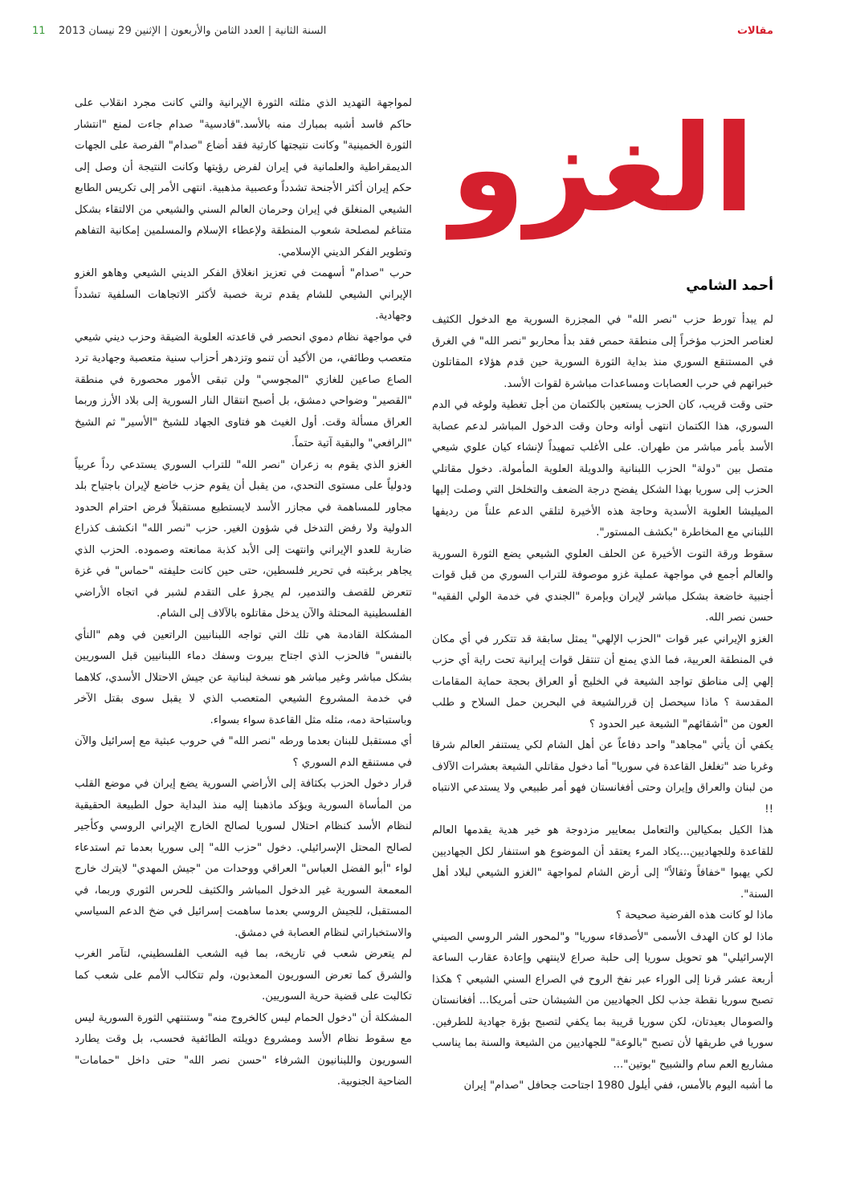مقالات السنة الثانية | العدد الثامن والأربعون | الإثنين 29 نيسان 2013 11
الغزو
أحمد الشامي
لم يبدأ تورط حزب "نصر الله" في المجزرة السورية مع الدخول الكثيف لعناصر الحزب مؤخراً إلى منطقة حمص فقد بدأ محاربو "نصر الله" في الغرق في المستنقع السوري منذ بداية الثورة السورية حين قدم هؤلاء المقاتلون خبراتهم في حرب العصابات ومساعدات مباشرة لقوات الأسد.
حتى وقت قريب، كان الحزب يستعين بالكتمان من أجل تغطية ولوغه في الدم السوري، هذا الكتمان انتهى أوانه وحان وقت الدخول المباشر لدعم عصابة الأسد بأمر مباشر من طهران. على الأغلب تمهيداً لإنشاء كيان علوي شيعي متصل بين "دولة" الحزب اللبنانية والدويلة العلوية المأمولة. دخول مقاتلي الحزب إلى سوريا بهذا الشكل يفضح درجة الضعف والتخلخل التي وصلت إليها الميليشا العلوية الأسدية وحاجة هذه الأخيرة لتلقي الدعم علناً من رديفها اللبناني مع المخاطرة "بكشف المستور".
سقوط ورقة التوت الأخيرة عن الحلف العلوي الشيعي يضع الثورة السورية والعالم أجمع في مواجهة عملية غزو موصوفة للتراب السوري من قبل قوات أجنبية خاضعة بشكل مباشر لإيران وبإمرة "الجندي في خدمة الولي الفقيه" حسن نصر الله.
الغزو الإيراني عبر قوات "الحزب الإلهي" يمثل سابقة قد تتكرر في أي مكان في المنطقة العربية، فما الذي يمنع أن تنتقل قوات إيرانية تحت راية أي حزب إلهي إلى مناطق تواجد الشيعة في الخليج أو العراق بحجة حماية المقامات المقدسة ؟ ماذا سيحصل إن قررالشيعة في البحرين حمل السلاح و طلب العون من "أشقائهم" الشيعة عبر الحدود ؟
يكفي أن يأتي "مجاهد" واحد دفاعاً عن أهل الشام لكي يستنفر العالم شرقا وغربا ضد "تغلغل القاعدة في سوريا" أما دخول مقاتلي الشيعة بعشرات الآلاف من لبنان والعراق وإيران وحتى أفغانستان فهو أمر طبيعي ولا يستدعي الانتباه !!
هذا الكيل بمكيالين والتعامل بمعايير مزدوجة هو خير هدية يقدمها العالم للقاعدة وللجهاديين...يكاد المرء يعتقد أن الموضوع هو استنفار لكل الجهاديين لكي يهبوا "خفافاً وثقالاً" إلى أرض الشام لمواجهة "الغزو الشيعي لبلاد أهل السنة".
ماذا لو كانت هذه الفرضية صحيحة ؟
ماذا لو كان الهدف الأسمى "لأصدقاء سوريا" و"لمحور الشر الروسي الصيني الإسرائيلي" هو تحويل سوريا إلى حلبة صراع لاينتهي وإعادة عقارب الساعة أربعة عشر قرنا إلى الوراء عبر نفخ الروح في الصراع السني الشيعي ؟ هكذا تصبح سوريا نقطة جذب لكل الجهاديين من الشيشان حتى أمريكا... أفغانستان والصومال بعيدتان، لكن سوريا قريبة بما يكفي لتصبح بؤرة جهادية للطرفين. سوريا في طريقها لأن تصبح "بالوعة" للجهاديين من الشيعة والسنة بما يناسب مشاريع العم سام والشبيح "بوتين"...
ما أشبه اليوم بالأمس، ففي أيلول 1980 اجتاحت جحافل "صدام" إيران
لمواجهة التهديد الذي مثلته الثورة الإيرانية والتي كانت مجرد انقلاب على حاكم فاسد أشبه بمبارك منه بالأسد."قادسية" صدام جاءت لمنع "انتشار الثورة الخمينية" وكانت نتيجتها كارثية فقد أضاع "صدام" الفرصة على الجهات الديمقراطية والعلمانية في إيران لفرض رؤيتها وكانت النتيجة أن وصل إلى حكم إيران أكثر الأجنحة تشدداً وعصبية مذهبية. انتهى الأمر إلى تكريس الطابع الشيعي المنغلق في إيران وحرمان العالم السني والشيعي من الالتقاء بشكل متناغم لمصلحة شعوب المنطقة ولإعطاء الإسلام والمسلمين إمكانية التفاهم وتطوير الفكر الديني الإسلامي.
حرب "صدام" أسهمت في تعزيز انغلاق الفكر الديني الشيعي وهاهو الغزو الإيراني الشيعي للشام يقدم تربة خصبة لأكثر الاتجاهات السلفية تشدداً وجهادية.
في مواجهة نظام دموي انحصر في قاعدته العلوية الضيقة وحزب ديني شيعي متعصب وطائفي، من الأكيد أن تنمو وتزدهر أحزاب سنية متعصبة وجهادية ترد الصاع صاعين للغازي "المجوسي" ولن تبقى الأمور محصورة في منطقة "القصير" وضواحي دمشق، بل أصبح انتقال النار السورية إلى بلاد الأرز وربما العراق مسألة وقت. أول الغيث هو فتاوى الجهاد للشيخ "الأسير" ثم الشيخ "الرافعي" والبقية آتية حتماً.
الغزو الذي يقوم به زعران "نصر الله" للتراب السوري يستدعي رداً عربياً ودولياً على مستوى التحدي، من يقبل أن يقوم حزب خاضع لإيران باجتياح بلد مجاور للمساهمة في مجازر الأسد لايستطيع مستقبلاً فرض احترام الحدود الدولية ولا رفض التدخل في شؤون الغير. حزب "نصر الله" انكشف كذراع ضاربة للعدو الإيراني وانتهت إلى الأبد كذبة ممانعته وصموده. الحزب الذي يجاهر برغبته في تحرير فلسطين، حتى حين كانت حليفته "حماس" في غزة تتعرض للقصف والتدمير، لم يجرؤ على التقدم لشبر في اتجاه الأراضي الفلسطينية المحتلة والآن يدخل مقاتلوه بالآلاف إلى الشام.
المشكلة القادمة هي تلك التي تواجه اللبنانيين الراتعين في وهم "النأي بالنفس" فالحزب الذي اجتاح بيروت وسفك دماء اللبنانيين قبل السوريين بشكل مباشر وغير مباشر هو نسخة لبنانية عن جيش الاحتلال الأسدي، كلاهما في خدمة المشروع الشيعي المتعصب الذي لا يقبل سوى بقتل الآخر وباستباحة دمه، مثله مثل القاعدة سواء بسواء.
أي مستقبل للبنان بعدما ورطه "نصر الله" في حروب عبثية مع إسرائيل والآن في مستنقع الدم السوري ؟
قرار دخول الحزب بكثافة إلى الأراضي السورية يضع إيران في موضع القلب من المأساة السورية ويؤكد ماذهبنا إليه منذ البداية حول الطبيعة الحقيقية لنظام الأسد كنظام احتلال لسوريا لصالح الخارج الإيراني الروسي وكأجير لصالح المحتل الإسرائيلي. دخول "حزب الله" إلى سوريا بعدما تم استدعاء لواء "أبو الفضل العباس" العراقي ووحدات من "جيش المهدي" لايترك خارج المعمعة السورية غير الدخول المباشر والكثيف للحرس الثوري وربما، في المستقبل، للجيش الروسي بعدما ساهمت إسرائيل في ضخ الدعم السياسي والاستخباراتي لنظام العصابة في دمشق.
لم يتعرض شعب في تاريخه، بما فيه الشعب الفلسطيني، لتآمر الغرب والشرق كما تعرض السوريون المعذبون، ولم تتكالب الأمم على شعب كما تكالبت على قضية حرية السوريين.
المشكلة أن "دخول الحمام ليس كالخروج منه" وستنتهي الثورة السورية ليس مع سقوط نظام الأسد ومشروع دويلته الطائفية فحسب، بل وقت يطارد السوريون واللبنانيون الشرفاء "حسن نصر الله" حتى داخل "حمامات" الضاحية الجنوبية.